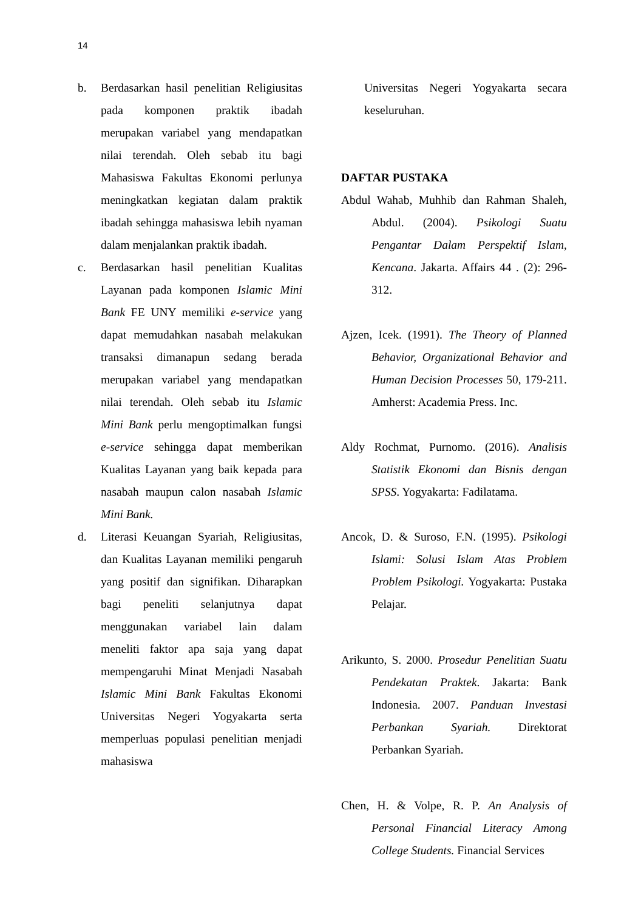14
b. Berdasarkan hasil penelitian Religiusitas pada komponen praktik ibadah merupakan variabel yang mendapatkan nilai terendah. Oleh sebab itu bagi Mahasiswa Fakultas Ekonomi perlunya meningkatkan kegiatan dalam praktik ibadah sehingga mahasiswa lebih nyaman dalam menjalankan praktik ibadah.
c. Berdasarkan hasil penelitian Kualitas Layanan pada komponen Islamic Mini Bank FE UNY memiliki e-service yang dapat memudahkan nasabah melakukan transaksi dimanapun sedang berada merupakan variabel yang mendapatkan nilai terendah. Oleh sebab itu Islamic Mini Bank perlu mengoptimalkan fungsi e-service sehingga dapat memberikan Kualitas Layanan yang baik kepada para nasabah maupun calon nasabah Islamic Mini Bank.
d. Literasi Keuangan Syariah, Religiusitas, dan Kualitas Layanan memiliki pengaruh yang positif dan signifikan. Diharapkan bagi peneliti selanjutnya dapat menggunakan variabel lain dalam meneliti faktor apa saja yang dapat mempengaruhi Minat Menjadi Nasabah Islamic Mini Bank Fakultas Ekonomi Universitas Negeri Yogyakarta serta memperluas populasi penelitian menjadi mahasiswa
Universitas Negeri Yogyakarta secara keseluruhan.
DAFTAR PUSTAKA
Abdul Wahab, Muhhib dan Rahman Shaleh, Abdul. (2004). Psikologi Suatu Pengantar Dalam Perspektif Islam, Kencana. Jakarta. Affairs 44 . (2): 296-312.
Ajzen, Icek. (1991). The Theory of Planned Behavior, Organizational Behavior and Human Decision Processes 50, 179-211. Amherst: Academia Press. Inc.
Aldy Rochmat, Purnomo. (2016). Analisis Statistik Ekonomi dan Bisnis dengan SPSS. Yogyakarta: Fadilatama.
Ancok, D. & Suroso, F.N. (1995). Psikologi Islami: Solusi Islam Atas Problem Problem Psikologi. Yogyakarta: Pustaka Pelajar.
Arikunto, S. 2000. Prosedur Penelitian Suatu Pendekatan Praktek. Jakarta: Bank Indonesia. 2007. Panduan Investasi Perbankan Syariah. Direktorat Perbankan Syariah.
Chen, H. & Volpe, R. P. An Analysis of Personal Financial Literacy Among College Students. Financial Services